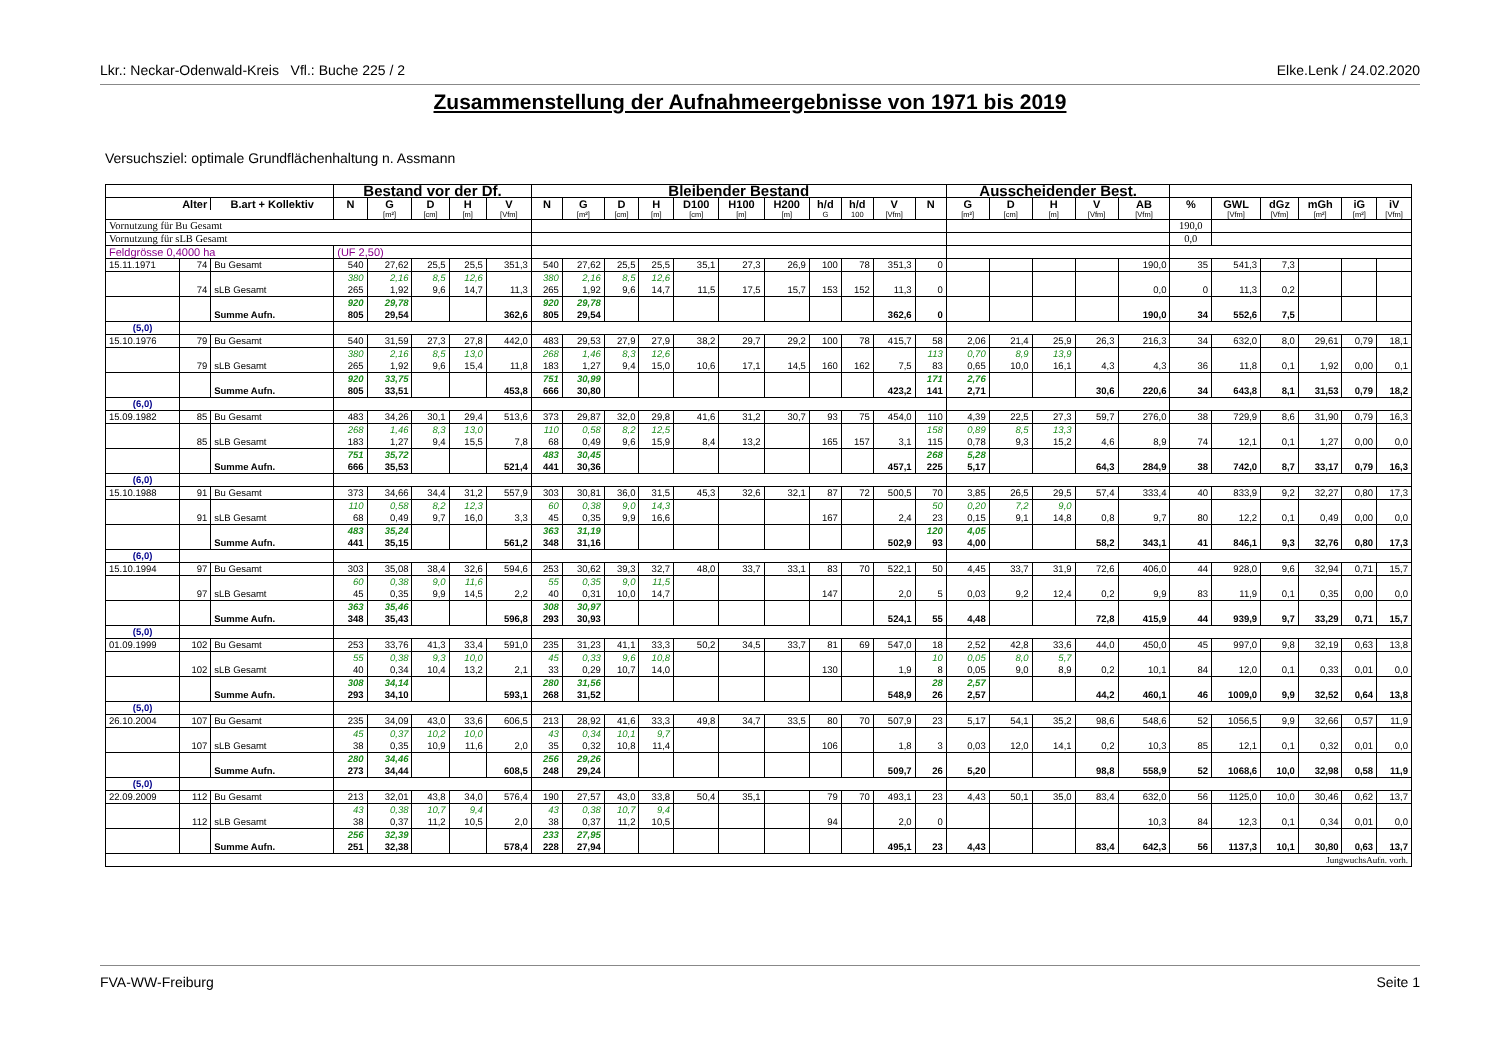Lkr.: Neckar-Odenwald-Kreis Vfl.: Buche 225 / 2 Elke.Lenk / 24.02.2020
Zusammenstellung der Aufnahmeergebnisse von 1971 bis 2019
Versuchsziel: optimale Grundflächenhaltung n. Assmann
| | | | Bestand vor der Df. | | | | | Bleibender Bestand | | | | | | | | | | | Ausscheidender Best. | | | | | | | | | | |
| --- | --- | --- | --- | --- | --- | --- | --- | --- | --- | --- | --- | --- | --- | --- | --- | --- | --- | --- | --- | --- | --- | --- | --- | --- | --- | --- | --- | --- | --- |
| Alter | | B.art + Kollektiv | N | G | D | H | V | N | G | D | H | D100 | H100 | H200 | h/d | h/d | V | N | G | D | H | V | AB | % | GWL | dGz | mGh | iG | iV |
| | | | | [m²] | [cm] | [m] | [Vfm] | | [m²] | [cm] | [m] | [cm] | [m] | [m] | G | 100 | [Vfm] | | [m²] | [cm] | [m] | [Vfm] | [Vfm] | | [Vfm] | [Vfm] | [m²] | [m²] | [Vfm] |
| Vornutzung für Bu Gesamt | | | | | | | | | | | | | | | | | | | | | | | | 190,0 | | | | | |
| Vornutzung für sLB Gesamt | | | | | | | | | | | | | | | | | | | | | | | | 0,0 | | | | | |
| Feldgrösse 0,4000 ha | | | (UF 2,50) | | | | | | | | | | | | | | | | | | | | | | | | | | |
| 15.11.1971 | 74 | Bu Gesamt | 540 | 27,62 | 25,5 | 25,5 | 351,3 | 540 | 27,62 | 25,5 | 25,5 | 35,1 | 27,3 | 26,9 | 100 | 78 | 351,3 | 0 | | | | | 190,0 | 35 | 541,3 | 7,3 | | | |
| | 74 | sLB Gesamt | 380 265 | 2,16 1,92 | 8,5 9,6 | 12,6 14,7 | 11,3 | 380 265 | 2,16 1,92 | 8,5 9,6 | 12,6 14,7 | 11,5 | 17,5 | 15,7 | 153 | 152 | 11,3 | 0 | | | | | 0,0 | 0 | 11,3 | 0,2 | | | |
| | | Summe Aufn. | 920 805 | 29,78 29,54 | | | 362,6 | 920 805 | 29,78 29,54 | | | | | | | | 362,6 | 0 | | | | | 190,0 | 34 | 552,6 | 7,5 | | | |
| (5,0) | | | | | | | | | | | | | | | | | | | | | | | | | | | | | |
| 15.10.1976 | 79 | Bu Gesamt | 540 | 31,59 | 27,3 | 27,8 | 442,0 | 483 | 29,53 | 27,9 | 27,9 | 38,2 | 29,7 | 29,2 | 100 | 78 | 415,7 | 58 | 2,06 | 21,4 | 25,9 | 26,3 | 216,3 | 34 | 632,0 | 8,0 | 29,61 | 0,79 | 18,1 |
| | 79 | sLB Gesamt | 380 265 | 2,16 1,92 | 8,5 9,6 | 13,0 15,4 | 11,8 | 268 183 | 1,46 1,27 | 8,3 9,4 | 12,6 15,0 | 10,6 | 17,1 | 14,5 | 160 | 162 | 7,5 | 113 83 | 0,70 0,65 | 8,9 10,0 | 13,9 16,1 | 4,3 | 4,3 | 36 | 11,8 | 0,1 | 1,92 | 0,00 | 0,1 |
| | | Summe Aufn. | 920 805 | 33,75 33,51 | | | 453,8 | 751 666 | 30,99 30,80 | | | | | | | | 423,2 | 171 141 | 2,76 2,71 | | | 30,6 | 220,6 | 34 | 643,8 | 8,1 | 31,53 | 0,79 | 18,2 |
| (6,0) | | | | | | | | | | | | | | | | | | | | | | | | | | | | | |
| 15.09.1982 | 85 | Bu Gesamt | 483 | 34,26 | 30,1 | 29,4 | 513,6 | 373 | 29,87 | 32,0 | 29,8 | 41,6 | 31,2 | 30,7 | 93 | 75 | 454,0 | 110 | 4,39 | 22,5 | 27,3 | 59,7 | 276,0 | 38 | 729,9 | 8,6 | 31,90 | 0,79 | 16,3 |
| | 85 | sLB Gesamt | 268 183 | 1,46 1,27 | 8,3 9,4 | 13,0 15,5 | 7,8 | 110 68 | 0,58 0,49 | 8,2 9,6 | 12,5 15,9 | 8,4 | 13,2 | | 165 | 157 | 3,1 | 158 115 | 0,89 0,78 | 8,5 9,3 | 13,3 15,2 | 4,6 | 8,9 | 74 | 12,1 | 0,1 | 1,27 | 0,00 | 0,0 |
| | | Summe Aufn. | 751 666 | 35,72 35,53 | | | 521,4 | 483 441 | 30,45 30,36 | | | | | | | | 457,1 | 268 225 | 5,28 5,17 | | | 64,3 | 284,9 | 38 | 742,0 | 8,7 | 33,17 | 0,79 | 16,3 |
| (6,0) | | | | | | | | | | | | | | | | | | | | | | | | | | | | | |
| 15.10.1988 | 91 | Bu Gesamt | 373 | 34,66 | 34,4 | 31,2 | 557,9 | 303 | 30,81 | 36,0 | 31,5 | 45,3 | 32,6 | 32,1 | 87 | 72 | 500,5 | 70 | 3,85 | 26,5 | 29,5 | 57,4 | 333,4 | 40 | 833,9 | 9,2 | 32,27 | 0,80 | 17,3 |
| | 91 | sLB Gesamt | 110 68 | 0,58 0,49 | 8,2 9,7 | 12,3 16,0 | 3,3 | 60 45 | 0,38 0,35 | 9,0 9,9 | 14,3 16,6 | | | | 167 | | 2,4 | 50 23 | 0,20 0,15 | 7,2 9,1 | 9,0 14,8 | 0,8 | 9,7 | 80 | 12,2 | 0,1 | 0,49 | 0,00 | 0,0 |
| | | Summe Aufn. | 483 441 | 35,24 35,15 | | | 561,2 | 363 348 | 31,19 31,16 | | | | | | | | 502,9 | 120 93 | 4,05 4,00 | | | 58,2 | 343,1 | 41 | 846,1 | 9,3 | 32,76 | 0,80 | 17,3 |
| (6,0) | | | | | | | | | | | | | | | | | | | | | | | | | | | | | |
| 15.10.1994 | 97 | Bu Gesamt | 303 | 35,08 | 38,4 | 32,6 | 594,6 | 253 | 30,62 | 39,3 | 32,7 | 48,0 | 33,7 | 33,1 | 83 | 70 | 522,1 | 50 | 4,45 | 33,7 | 31,9 | 72,6 | 406,0 | 44 | 928,0 | 9,6 | 32,94 | 0,71 | 15,7 |
| | 97 | sLB Gesamt | 60 45 | 0,38 0,35 | 9,0 9,9 | 11,6 14,5 | 2,2 | 55 40 | 0,35 0,31 | 9,0 10,0 | 11,5 14,7 | | | | 147 | | 2,0 | 5 | 0,03 | 9,2 | 12,4 | 0,2 | 9,9 | 83 | 11,9 | 0,1 | 0,35 | 0,00 | 0,0 |
| | | Summe Aufn. | 363 348 | 35,46 35,43 | | | 596,8 | 308 293 | 30,97 30,93 | | | | | | | | 524,1 | 55 | 4,48 | | | 72,8 | 415,9 | 44 | 939,9 | 9,7 | 33,29 | 0,71 | 15,7 |
| (5,0) | | | | | | | | | | | | | | | | | | | | | | | | | | | | | |
| 01.09.1999 | 102 | Bu Gesamt | 253 | 33,76 | 41,3 | 33,4 | 591,0 | 235 | 31,23 | 41,1 | 33,3 | 50,2 | 34,5 | 33,7 | 81 | 69 | 547,0 | 18 | 2,52 | 42,8 | 33,6 | 44,0 | 450,0 | 45 | 997,0 | 9,8 | 32,19 | 0,63 | 13,8 |
| | 102 | sLB Gesamt | 55 40 | 0,38 0,34 | 9,3 10,4 | 10,0 13,2 | 2,1 | 45 33 | 0,33 0,29 | 9,6 10,7 | 10,8 14,0 | | | | 130 | | 1,9 | 10 8 | 0,05 0,05 | 8,0 9,0 | 5,7 8,9 | 0,2 | 10,1 | 84 | 12,0 | 0,1 | 0,33 | 0,01 | 0,0 |
| | | Summe Aufn. | 308 293 | 34,14 34,10 | | | 593,1 | 280 268 | 31,56 31,52 | | | | | | | | 548,9 | 28 26 | 2,57 2,57 | | | 44,2 | 460,1 | 46 | 1009,0 | 9,9 | 32,52 | 0,64 | 13,8 |
| (5,0) | | | | | | | | | | | | | | | | | | | | | | | | | | | | | |
| 26.10.2004 | 107 | Bu Gesamt | 235 | 34,09 | 43,0 | 33,6 | 606,5 | 213 | 28,92 | 41,6 | 33,3 | 49,8 | 34,7 | 33,5 | 80 | 70 | 507,9 | 23 | 5,17 | 54,1 | 35,2 | 98,6 | 548,6 | 52 | 1056,5 | 9,9 | 32,66 | 0,57 | 11,9 |
| | 107 | sLB Gesamt | 45 38 | 0,37 0,35 | 10,2 10,9 | 10,0 11,6 | 2,0 | 43 35 | 0,34 0,32 | 10,1 10,8 | 9,7 11,4 | | | | 106 | | 1,8 | 3 | 0,03 | 12,0 | 14,1 | 0,2 | 10,3 | 85 | 12,1 | 0,1 | 0,32 | 0,01 | 0,0 |
| | | Summe Aufn. | 280 273 | 34,46 34,44 | | | 608,5 | 256 248 | 29,26 29,24 | | | | | | | | 509,7 | 26 | 5,20 | | | 98,8 | 558,9 | 52 | 1068,6 | 10,0 | 32,98 | 0,58 | 11,9 |
| (5,0) | | | | | | | | | | | | | | | | | | | | | | | | | | | | | |
| 22.09.2009 | 112 | Bu Gesamt | 213 | 32,01 | 43,8 | 34,0 | 576,4 | 190 | 27,57 | 43,0 | 33,8 | 50,4 | 35,1 | | 79 | 70 | 493,1 | 23 | 4,43 | 50,1 | 35,0 | 83,4 | 632,0 | 56 | 1125,0 | 10,0 | 30,46 | 0,62 | 13,7 |
| | 112 | sLB Gesamt | 43 38 | 0,38 0,37 | 10,7 11,2 | 9,4 10,5 | 2,0 | 43 38 | 0,38 0,37 | 10,7 11,2 | 9,4 10,5 | | | | 94 | | 2,0 | 0 | | | | | 10,3 | 84 | 12,3 | 0,1 | 0,34 | 0,01 | 0,0 |
| | | Summe Aufn. | 256 251 | 32,39 32,38 | | | 578,4 | 233 228 | 27,95 27,94 | | | | | | | | 495,1 | 23 | 4,43 | | | 83,4 | 642,3 | 56 | 1137,3 | 10,1 | 30,80 | 0,63 | 13,7 |
| JungwuchsAufn. vorh. | | | | | | | | | | | | | | | | | | | | | | | | | | | | | |
FVA-WW-Freiburg Seite 1